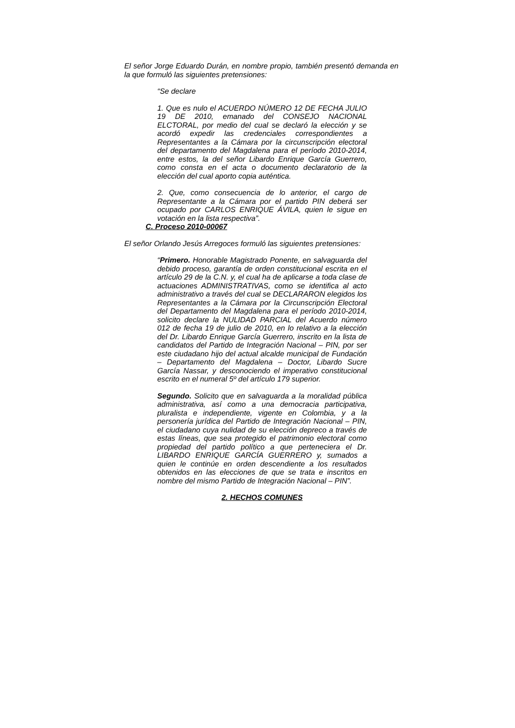El señor Jorge Eduardo Durán, en nombre propio, también presentó demanda en la que formuló las siguientes pretensiones:
“Se declare
1. Que es nulo el ACUERDO NÚMERO 12 DE FECHA JULIO 19 DE 2010, emanado del CONSEJO NACIONAL ELCTORAL, por medio del cual se declaró la elección y se acordó expedir las credenciales correspondientes a Representantes a la Cámara por la circunscripción electoral del departamento del Magdalena para el período 2010-2014, entre estos, la del señor Libardo Enrique García Guerrero, como consta en el acta o documento declaratorio de la elección del cual aporto copia auténtica.
2. Que, como consecuencia de lo anterior, el cargo de Representante a la Cámara por el partido PIN deberá ser ocupado por CARLOS ENRIQUE ÁVILA, quien le sigue en votación en la lista respectiva”.
C. Proceso 2010-00067
El señor Orlando Jesús Arregoces formuló las siguientes pretensiones:
“Primero. Honorable Magistrado Ponente, en salvaguarda del debido proceso, garantía de orden constitucional escrita en el artículo 29 de la C.N. y, el cual ha de aplicarse a toda clase de actuaciones ADMINISTRATIVAS, como se identifica al acto administrativo a través del cual se DECLARARON elegidos los Representantes a la Cámara por la Circunscripción Electoral del Departamento del Magdalena para el período 2010-2014, solicito declare la NULIDAD PARCIAL del Acuerdo número 012 de fecha 19 de julio de 2010, en lo relativo a la elección del Dr. Libardo Enrique García Guerrero, inscrito en la lista de candidatos del Partido de Integración Nacional – PIN, por ser este ciudadano hijo del actual alcalde municipal de Fundación – Departamento del Magdalena – Doctor, Libardo Sucre García Nassar, y desconociendo el imperativo constitucional escrito en el numeral 5º del artículo 179 superior.
Segundo. Solicito que en salvaguarda a la moralidad pública administrativa, así como a una democracia participativa, pluralista e independiente, vigente en Colombia, y a la personería jurídica del Partido de Integración Nacional – PIN, el ciudadano cuya nulidad de su elección depreco a través de estas líneas, que sea protegido el patrimonio electoral como propiedad del partido político a que perteneciera el Dr. LIBARDO ENRIQUE GARCÍA GUERRERO y, sumados a quien le continúe en orden descendiente a los resultados obtenidos en las elecciones de que se trata e inscritos en nombre del mismo Partido de Integración Nacional – PIN”.
2. HECHOS COMUNES